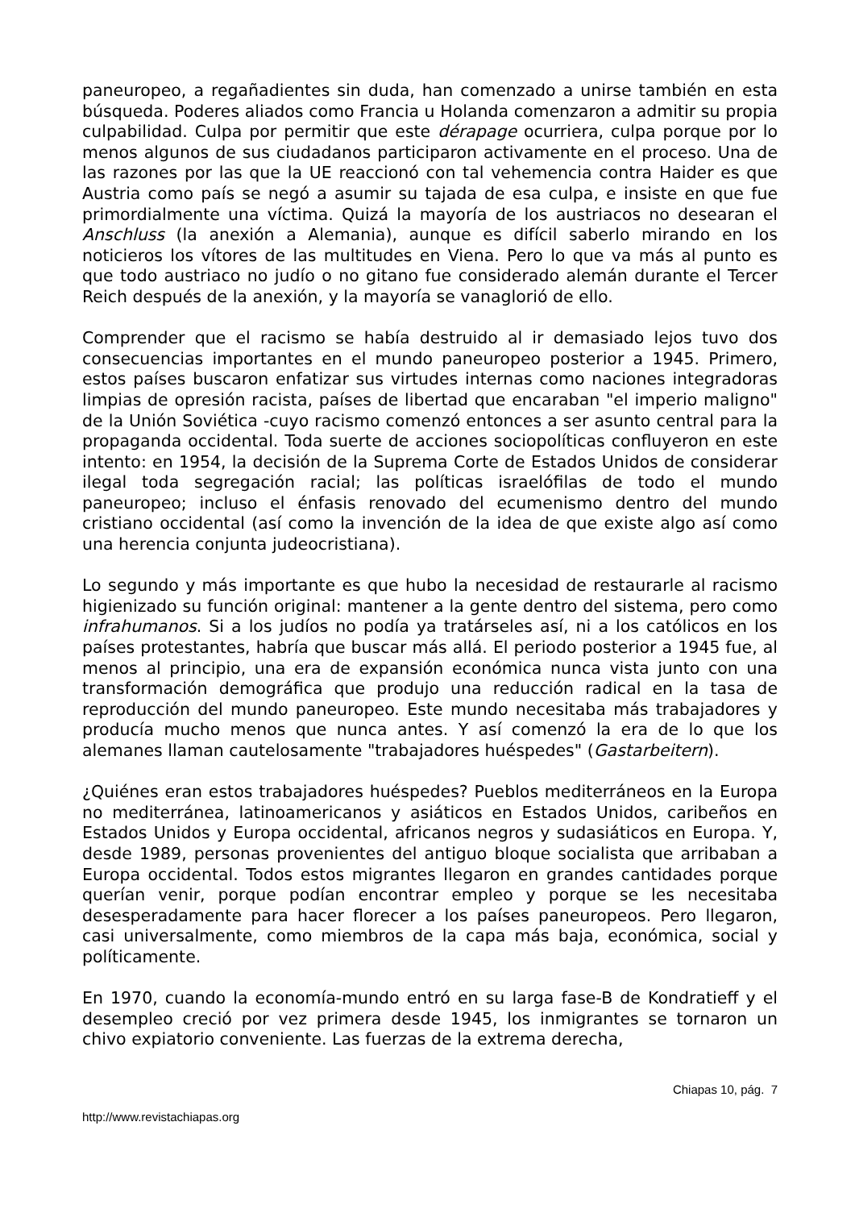paneuropeo, a regañadientes sin duda, han comenzado a unirse también en esta búsqueda. Poderes aliados como Francia u Holanda comenzaron a admitir su propia culpabilidad. Culpa por permitir que este dérapage ocurriera, culpa porque por lo menos algunos de sus ciudadanos participaron activamente en el proceso. Una de las razones por las que la UE reaccionó con tal vehemencia contra Haider es que Austria como país se negó a asumir su tajada de esa culpa, e insiste en que fue primordialmente una víctima. Quizá la mayoría de los austriacos no desearan el Anschluss (la anexión a Alemania), aunque es difícil saberlo mirando en los noticieros los vítores de las multitudes en Viena. Pero lo que va más al punto es que todo austriaco no judío o no gitano fue considerado alemán durante el Tercer Reich después de la anexión, y la mayoría se vanaglorió de ello.
Comprender que el racismo se había destruido al ir demasiado lejos tuvo dos consecuencias importantes en el mundo paneuropeo posterior a 1945. Primero, estos países buscaron enfatizar sus virtudes internas como naciones integradoras limpias de opresión racista, países de libertad que encaraban "el imperio maligno" de la Unión Soviética -cuyo racismo comenzó entonces a ser asunto central para la propaganda occidental. Toda suerte de acciones sociopolíticas confluyeron en este intento: en 1954, la decisión de la Suprema Corte de Estados Unidos de considerar ilegal toda segregación racial; las políticas israelófilas de todo el mundo paneuropeo; incluso el énfasis renovado del ecumenismo dentro del mundo cristiano occidental (así como la invención de la idea de que existe algo así como una herencia conjunta judeocristiana).
Lo segundo y más importante es que hubo la necesidad de restaurarle al racismo higienizado su función original: mantener a la gente dentro del sistema, pero como infrahumanos. Si a los judíos no podía ya tratárseles así, ni a los católicos en los países protestantes, habría que buscar más allá. El periodo posterior a 1945 fue, al menos al principio, una era de expansión económica nunca vista junto con una transformación demográfica que produjo una reducción radical en la tasa de reproducción del mundo paneuropeo. Este mundo necesitaba más trabajadores y producía mucho menos que nunca antes. Y así comenzó la era de lo que los alemanes llaman cautelosamente "trabajadores huéspedes" (Gastarbeitern).
¿Quiénes eran estos trabajadores huéspedes? Pueblos mediterráneos en la Europa no mediterránea, latinoamericanos y asiáticos en Estados Unidos, caribeños en Estados Unidos y Europa occidental, africanos negros y sudasiáticos en Europa. Y, desde 1989, personas provenientes del antiguo bloque socialista que arribaban a Europa occidental. Todos estos migrantes llegaron en grandes cantidades porque querían venir, porque podían encontrar empleo y porque se les necesitaba desesperadamente para hacer florecer a los países paneuropeos. Pero llegaron, casi universalmente, como miembros de la capa más baja, económica, social y políticamente.
En 1970, cuando la economía-mundo entró en su larga fase-B de Kondratieff y el desempleo creció por vez primera desde 1945, los inmigrantes se tornaron un chivo expiatorio conveniente. Las fuerzas de la extrema derecha,
Chiapas 10, pág. 7
http://www.revistachiapas.org